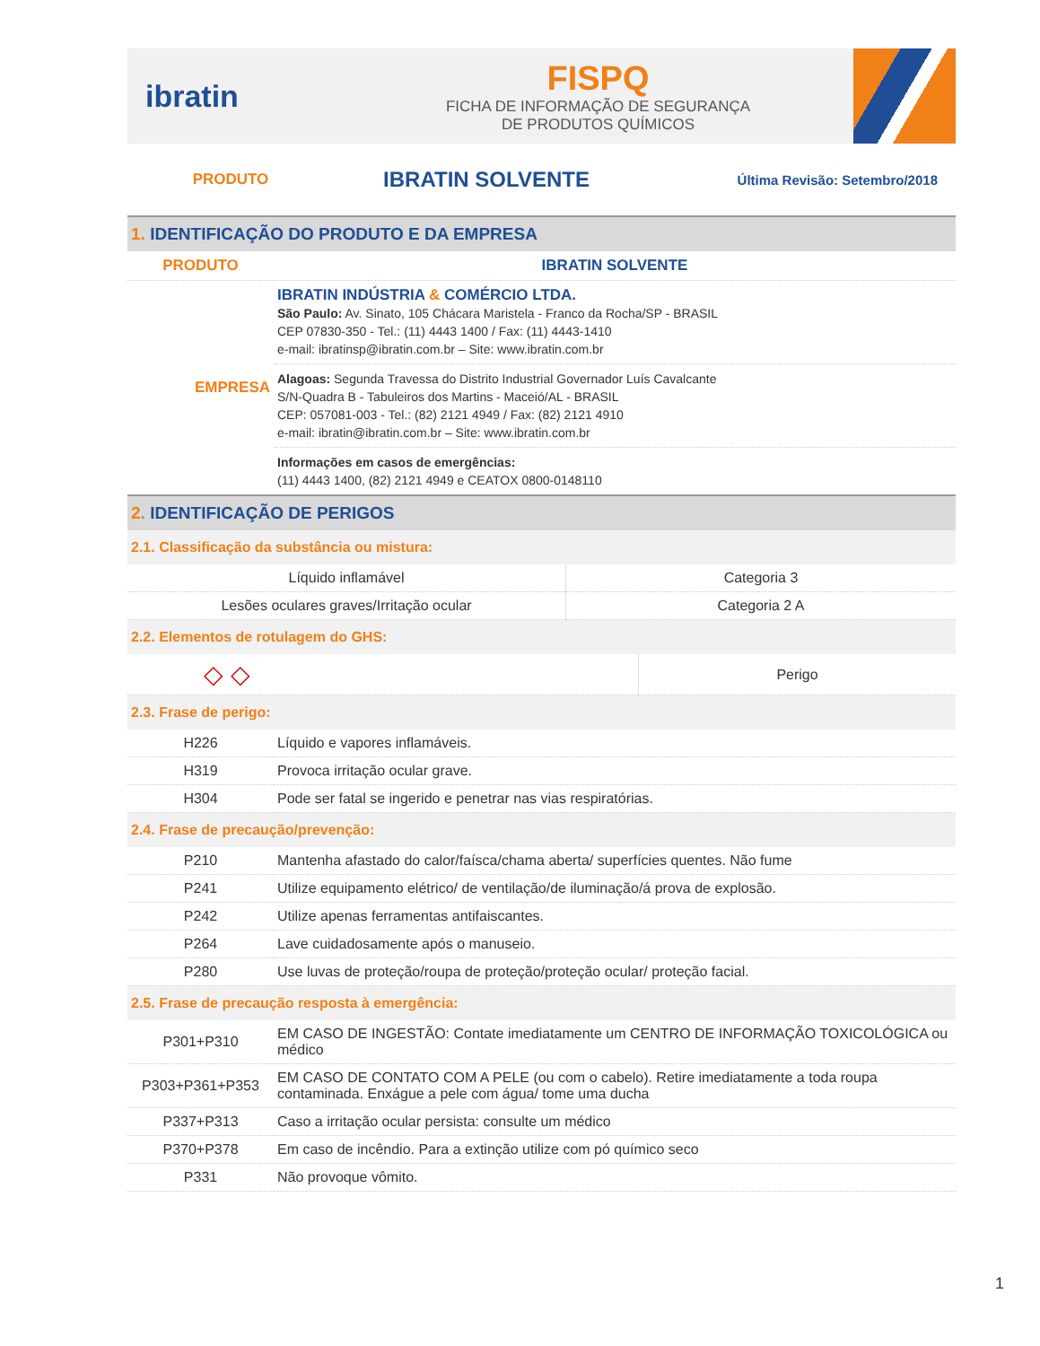ibratin
FISPQ
FICHA DE INFORMAÇÃO DE SEGURANÇA
DE PRODUTOS QUÍMICOS
PRODUTO IBRATIN SOLVENTE Última Revisão: Setembro/2018
1. IDENTIFICAÇÃO DO PRODUTO E DA EMPRESA
| PRODUTO | IBRATIN SOLVENTE |
| EMPRESA | IBRATIN INDÚSTRIA & COMÉRCIO LTDA. São Paulo: Av. Sinato, 105 Chácara Maristela - Franco da Rocha/SP - BRASIL CEP 07830-350 - Tel.: (11) 4443 1400 / Fax: (11) 4443-1410 e-mail: ibratinsp@ibratin.com.br – Site: www.ibratin.com.br |
| | Alagoas: Segunda Travessa do Distrito Industrial Governador Luís Cavalcante S/N-Quadra B - Tabuleiros dos Martins - Maceió/AL - BRASIL CEP: 057081-003 - Tel.: (82) 2121 4949 / Fax: (82) 2121 4910 e-mail: ibratin@ibratin.com.br – Site: www.ibratin.com.br |
| | Informações em casos de emergências: (11) 4443 1400, (82) 2121 4949 e CEATOX 0800-0148110 |
2. IDENTIFICAÇÃO DE PERIGOS
2.1. Classificação da substância ou mistura:
| Líquido inflamável | Categoria 3 |
| Lesões oculares graves/Irritação ocular | Categoria 2 A |
2.2. Elementos de rotulagem do GHS:
| ◇ ◇ | Perigo |
2.3. Frase de perigo:
| H226 | Líquido e vapores inflamáveis. |
| H319 | Provoca irritação ocular grave. |
| H304 | Pode ser fatal se ingerido e penetrar nas vias respiratórias. |
2.4. Frase de precaução/prevenção:
| P210 | Mantenha afastado do calor/faísca/chama aberta/ superfícies quentes. Não fume |
| P241 | Utilize equipamento elétrico/ de ventilação/de iluminação/á prova de explosão. |
| P242 | Utilize apenas ferramentas antifaiscantes. |
| P264 | Lave cuidadosamente após o manuseio. |
| P280 | Use luvas de proteção/roupa de proteção/proteção ocular/ proteção facial. |
2.5. Frase de precaução resposta à emergência:
| P301+P310 | EM CASO DE INGESTÃO: Contate imediatamente um CENTRO DE INFORMAÇÃO TOXICOLÓGICA ou médico |
| P303+P361+P353 | EM CASO DE CONTATO COM A PELE (ou com o cabelo). Retire imediatamente a toda roupa contaminada. Enxágue a pele com água/ tome uma ducha |
| P337+P313 | Caso a irritação ocular persista: consulte um médico |
| P370+P378 | Em caso de incêndio. Para a extinção utilize com pó químico seco |
| P331 | Não provoque vômito. |
1